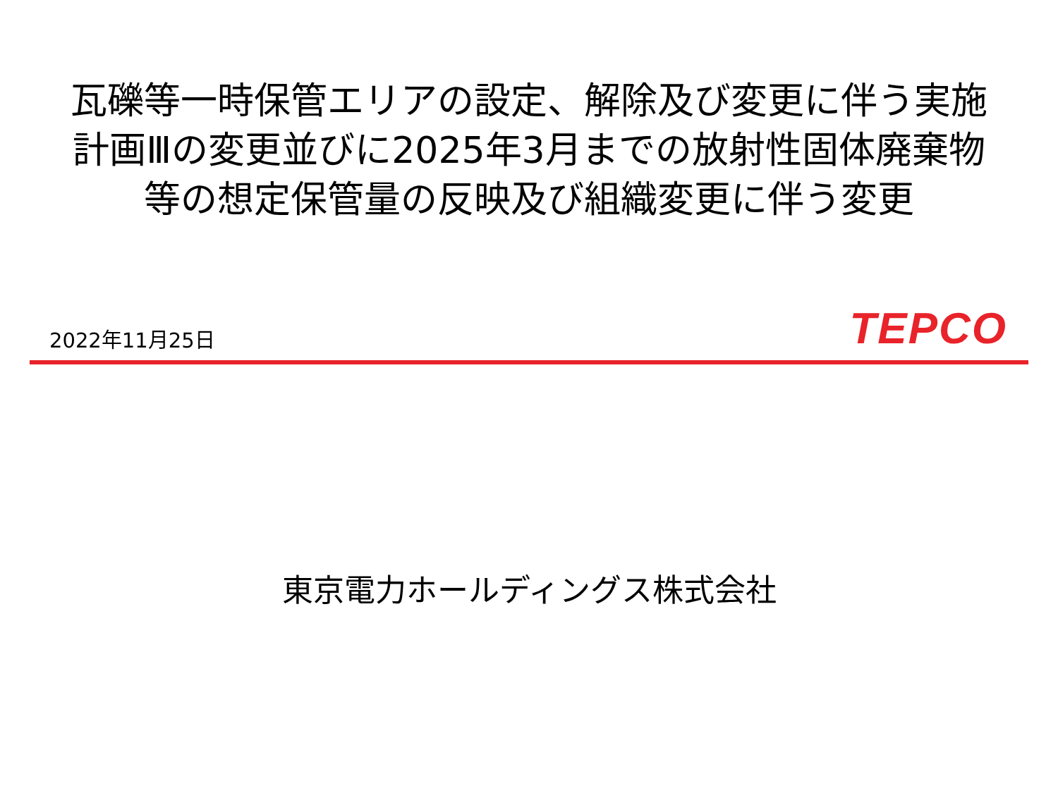瓦礫等一時保管エリアの設定、解除及び変更に伴う実施計画Ⅲの変更並びに2025年3月までの放射性固体廃棄物等の想定保管量の反映及び組織変更に伴う変更
2022年11月25日
TEPCO
東京電力ホールディングス株式会社